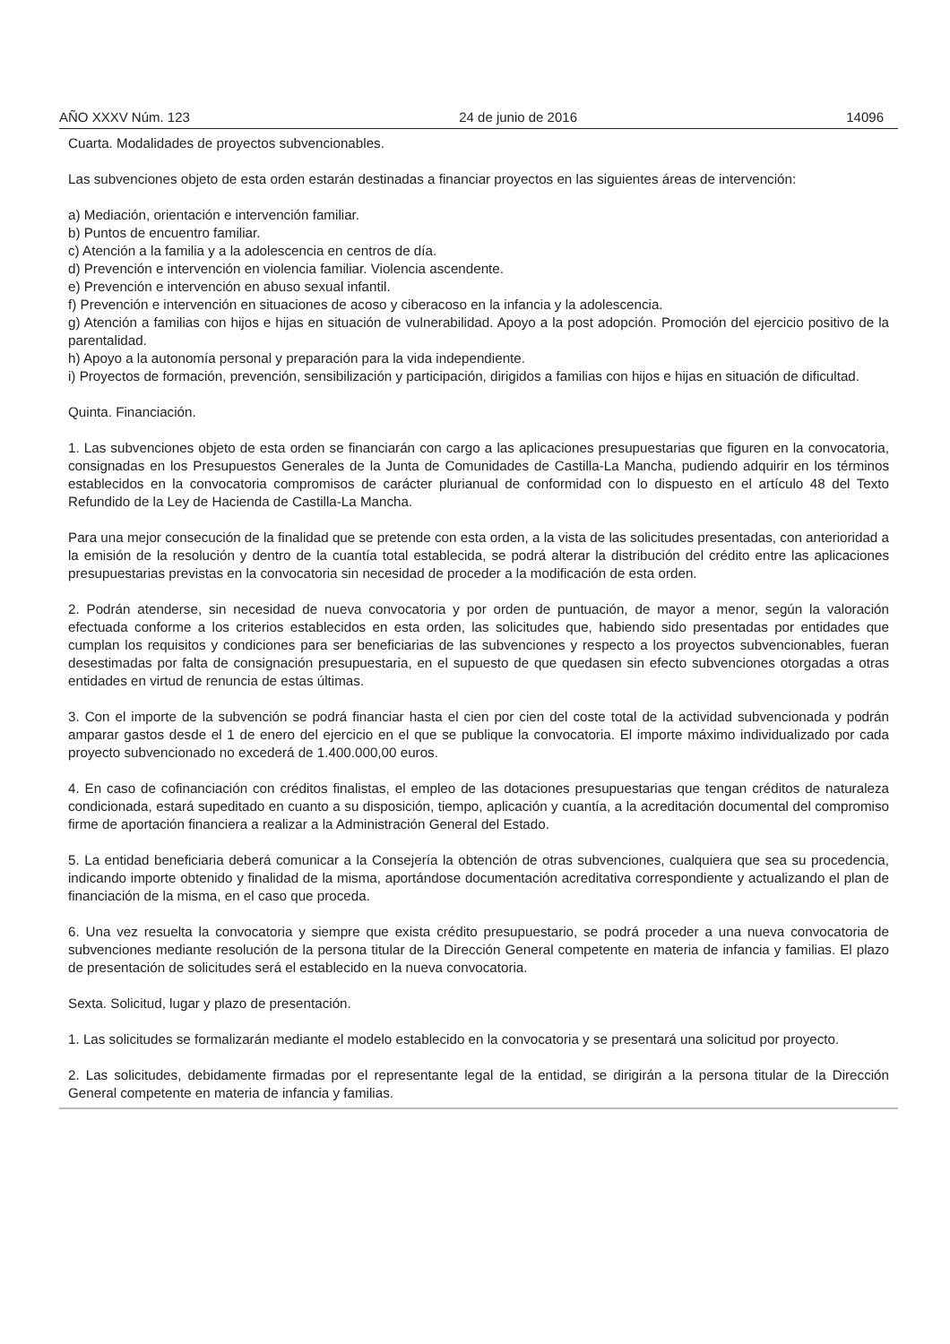AÑO XXXV Núm. 123 24 de junio de 2016 14096
Cuarta. Modalidades de proyectos subvencionables.
Las subvenciones objeto de esta orden estarán destinadas a financiar proyectos en las siguientes áreas de intervención:
a) Mediación, orientación e intervención familiar.
b) Puntos de encuentro familiar.
c) Atención a la familia y a la adolescencia en centros de día.
d) Prevención e intervención en violencia familiar. Violencia ascendente.
e) Prevención e intervención en abuso sexual infantil.
f) Prevención e intervención en situaciones de acoso y ciberacoso en la infancia y la adolescencia.
g) Atención a familias con hijos e hijas en situación de vulnerabilidad. Apoyo a la post adopción. Promoción del ejercicio positivo de la parentalidad.
h) Apoyo a la autonomía personal y preparación para la vida independiente.
i) Proyectos de formación, prevención, sensibilización y participación, dirigidos a familias con hijos e hijas en situación de dificultad.
Quinta. Financiación.
1. Las subvenciones objeto de esta orden se financiarán con cargo a las aplicaciones presupuestarias que figuren en la convocatoria, consignadas en los Presupuestos Generales de la Junta de Comunidades de Castilla-La Mancha, pudiendo adquirir en los términos establecidos en la convocatoria compromisos de carácter plurianual de conformidad con lo dispuesto en el artículo 48 del Texto Refundido de la Ley de Hacienda de Castilla-La Mancha.
Para una mejor consecución de la finalidad que se pretende con esta orden, a la vista de las solicitudes presentadas, con anterioridad a la emisión de la resolución y dentro de la cuantía total establecida, se podrá alterar la distribución del crédito entre las aplicaciones presupuestarias previstas en la convocatoria sin necesidad de proceder a la modificación de esta orden.
2. Podrán atenderse, sin necesidad de nueva convocatoria y por orden de puntuación, de mayor a menor, según la valoración efectuada conforme a los criterios establecidos en esta orden, las solicitudes que, habiendo sido presentadas por entidades que cumplan los requisitos y condiciones para ser beneficiarias de las subvenciones y respecto a los proyectos subvencionables, fueran desestimadas por falta de consignación presupuestaria, en el supuesto de que quedasen sin efecto subvenciones otorgadas a otras entidades en virtud de renuncia de estas últimas.
3. Con el importe de la subvención se podrá financiar hasta el cien por cien del coste total de la actividad subvencionada y podrán amparar gastos desde el 1 de enero del ejercicio en el que se publique la convocatoria. El importe máximo individualizado por cada proyecto subvencionado no excederá de 1.400.000,00 euros.
4. En caso de cofinanciación con créditos finalistas, el empleo de las dotaciones presupuestarias que tengan créditos de naturaleza condicionada, estará supeditado en cuanto a su disposición, tiempo, aplicación y cuantía, a la acreditación documental del compromiso firme de aportación financiera a realizar a la Administración General del Estado.
5. La entidad beneficiaria deberá comunicar a la Consejería la obtención de otras subvenciones, cualquiera que sea su procedencia, indicando importe obtenido y finalidad de la misma, aportándose documentación acreditativa correspondiente y actualizando el plan de financiación de la misma, en el caso que proceda.
6. Una vez resuelta la convocatoria y siempre que exista crédito presupuestario, se podrá proceder a una nueva convocatoria de subvenciones mediante resolución de la persona titular de la Dirección General competente en materia de infancia y familias. El plazo de presentación de solicitudes será el establecido en la nueva convocatoria.
Sexta. Solicitud, lugar y plazo de presentación.
1. Las solicitudes se formalizarán mediante el modelo establecido en la convocatoria y se presentará una solicitud por proyecto.
2. Las solicitudes, debidamente firmadas por el representante legal de la entidad, se dirigirán a la persona titular de la Dirección General competente en materia de infancia y familias.